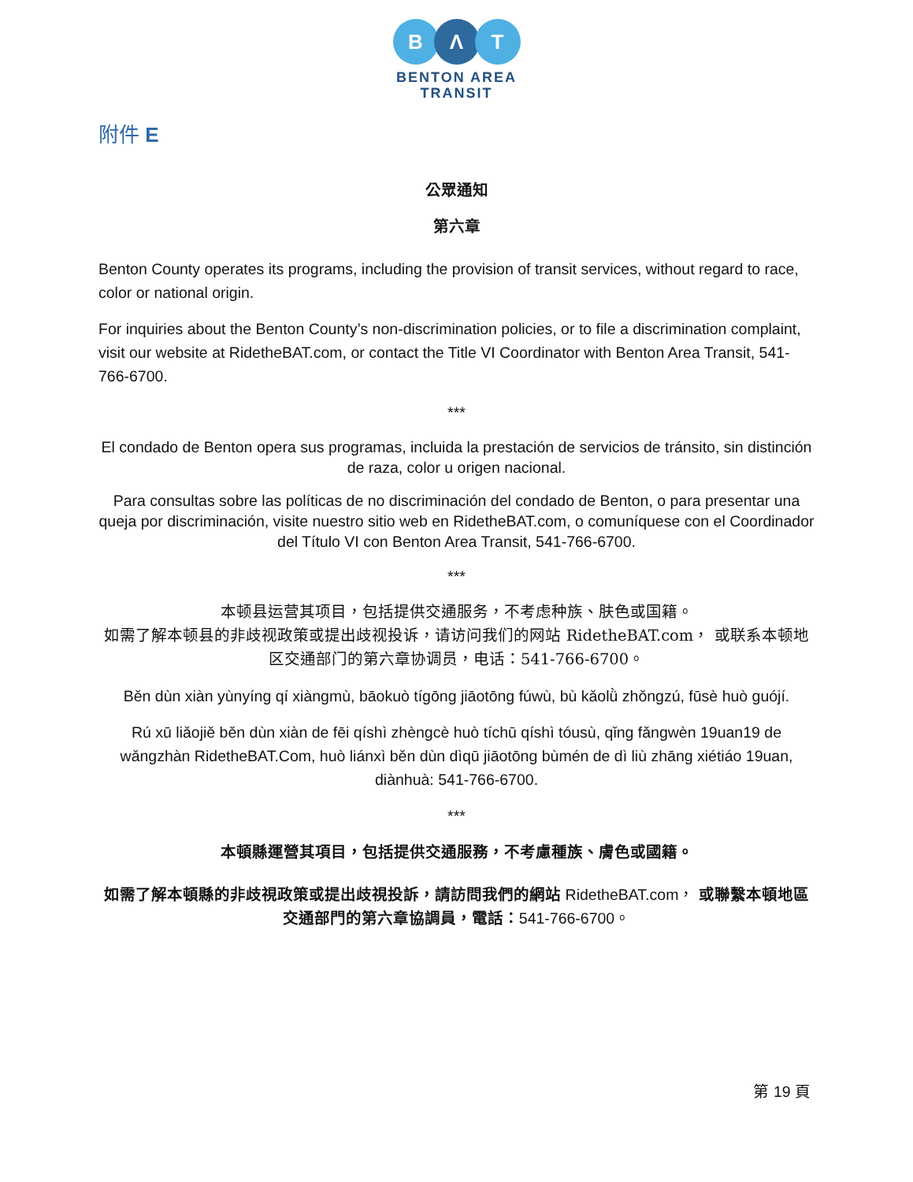B Λ T
BENTON AREA
TRANSIT
附件 E
公眾通知
第六章
Benton County operates its programs, including the provision of transit services, without regard to race, color or national origin.
For inquiries about the Benton County’s non-discrimination policies, or to file a discrimination complaint, visit our website at RidetheBAT.com, or contact the Title VI Coordinator with Benton Area Transit, 541-766-6700.
***
El condado de Benton opera sus programas, incluida la prestación de servicios de tránsito, sin distinción de raza, color u origen nacional.
Para consultas sobre las políticas de no discriminación del condado de Benton, o para presentar una queja por discriminación, visite nuestro sitio web en RidetheBAT.com, o comuníquese con el Coordinador del Título VI con Benton Area Transit, 541-766-6700.
***
本顿县运营其项目，包括提供交通服务，不考虑种族、肤色或国籍。
如需了解本顿县的非歧视政策或提出歧视投诉，请访问我们的网站 RidetheBAT.com， 或联系本顿地区交通部门的第六章协调员，电话：541-766-6700。
Běn dùn xiàn yùnyíng qí xiàngmù, bāokuò tígōng jiāotōng fúwù, bù kǎolǜ zhǒngzú, fūsè huò guójí.
Rú xū liǎojiě běn dùn xiàn de fēi qíshì zhèngcè huò tíchū qíshì tóusù, qǐng fǎngwèn 19uan19 de wǎngzhàn RidetheBAT.Com, huò liánxì běn dùn dìqū jiāotōng bùmén de dì liù zhāng xiétiáo 19uan, diànhuà: 541-766-6700.
***
本頓縣運營其項目，包括提供交通服務，不考慮種族、膚色或國籍。
如需了解本頓縣的非歧視政策或提出歧視投訴，請訪問我們的網站 RidetheBAT.com， 或聯繫本頓地區交通部門的第六章協調員，電話：541-766-6700。
第 19 頁